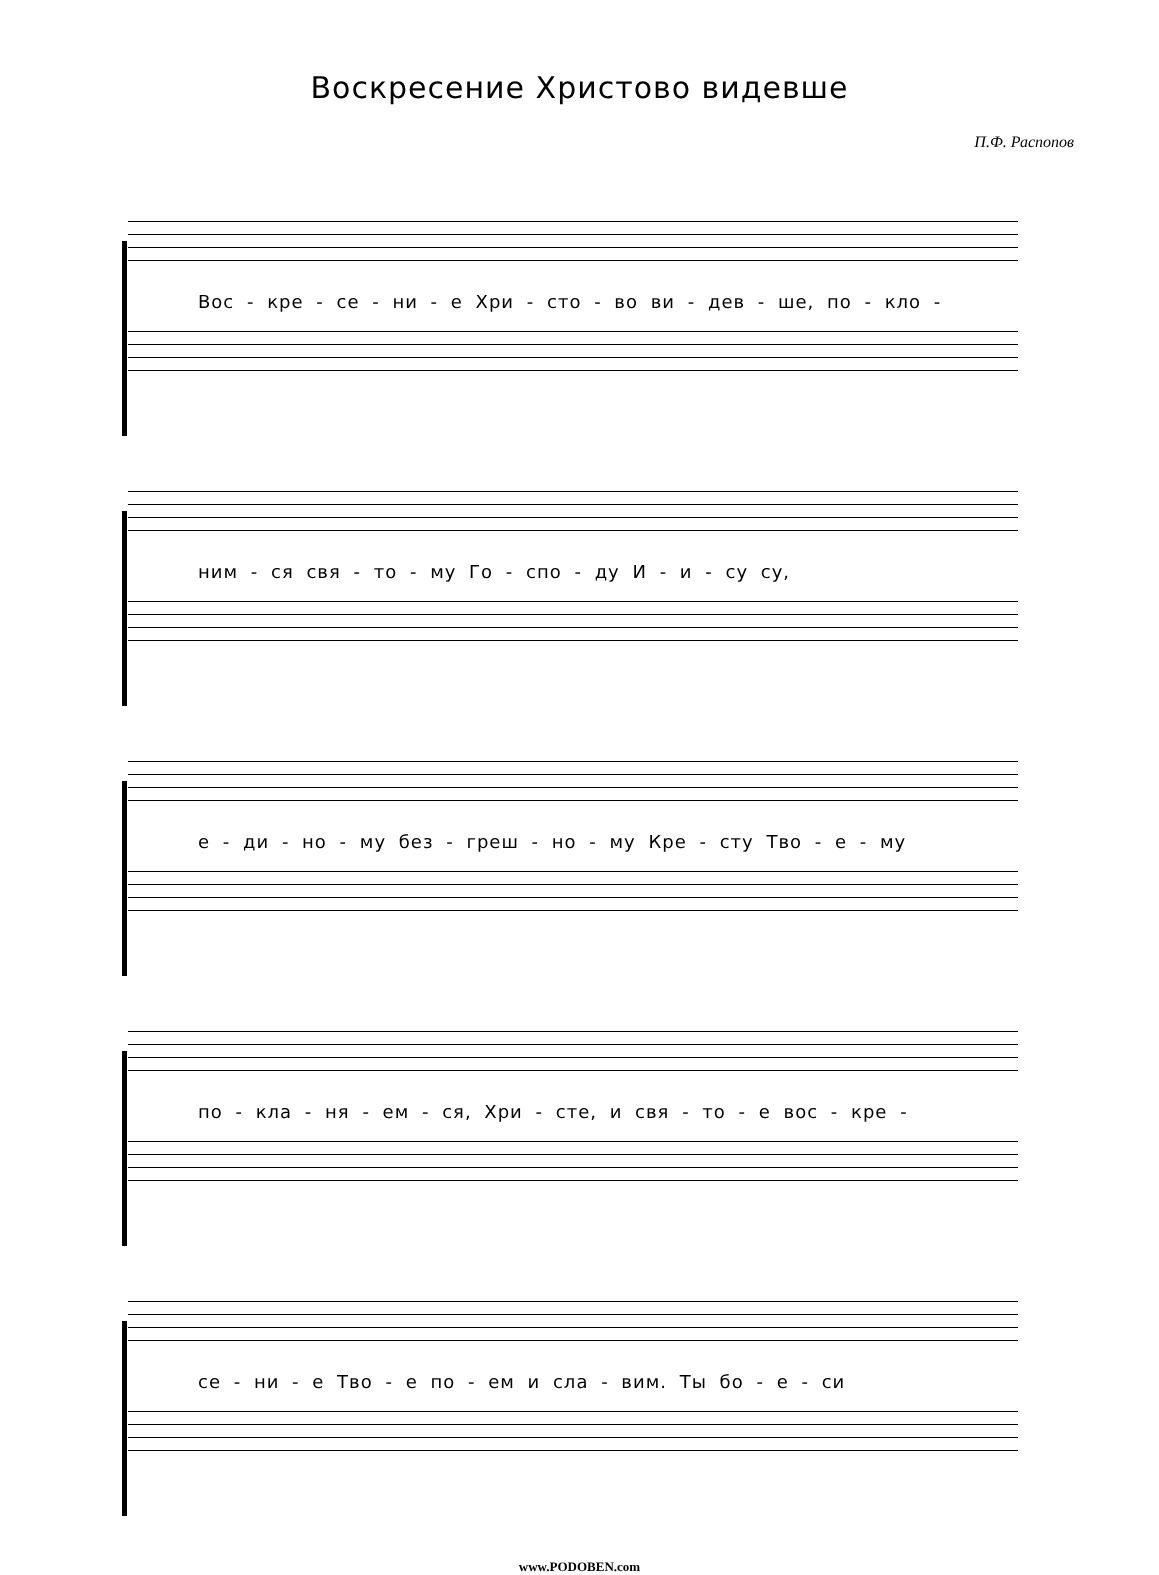Воскресение Христово видевше
П.Ф. Распопов
Вос - кре - се - ни - е Хри - сто - во ви - дев - ше, по - кло -
ним - ся свя - то - му Го - спо - ду И - и - су су,
е - ди - но - му без - греш - но - му Кре - сту Тво - е - му
по - кла - ня - ем - ся, Хри - сте, и свя - то - е вос - кре -
се - ни - е Тво - е по - ем и сла - вим. Ты бо - е - си
www.PODOBEN.com